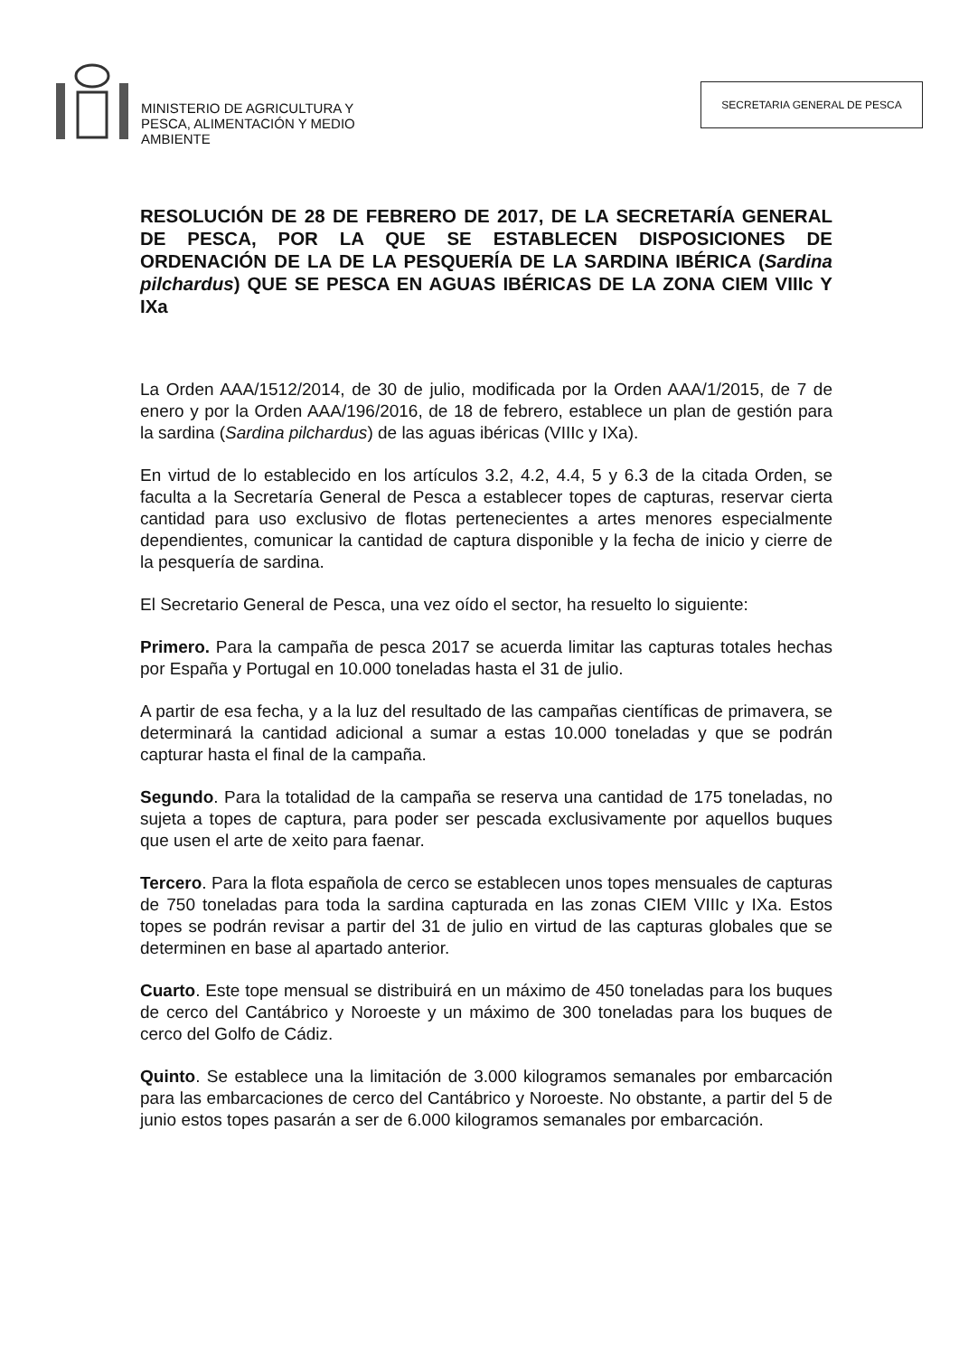MINISTERIO DE AGRICULTURA Y
PESCA, ALIMENTACIÓN Y MEDIO
AMBIENTE
SECRETARIA GENERAL DE PESCA
RESOLUCIÓN DE 28 DE FEBRERO DE 2017, DE LA SECRETARÍA GENERAL DE PESCA, POR LA QUE SE ESTABLECEN DISPOSICIONES DE ORDENACIÓN DE LA DE LA PESQUERÍA DE LA SARDINA IBÉRICA (Sardina pilchardus) QUE SE PESCA EN AGUAS IBÉRICAS DE LA ZONA CIEM VIIIc Y IXa
La Orden AAA/1512/2014, de 30 de julio, modificada por la Orden AAA/1/2015, de 7 de enero y por la Orden AAA/196/2016, de 18 de febrero, establece un plan de gestión para la sardina (Sardina pilchardus) de las aguas ibéricas (VIIIc y IXa).
En virtud de lo establecido en los artículos 3.2, 4.2, 4.4, 5 y 6.3 de la citada Orden, se faculta a la Secretaría General de Pesca a establecer topes de capturas, reservar cierta cantidad para uso exclusivo de flotas pertenecientes a artes menores especialmente dependientes, comunicar la cantidad de captura disponible y la fecha de inicio y cierre de la pesquería de sardina.
El Secretario General de Pesca, una vez oído el sector, ha resuelto lo siguiente:
Primero. Para la campaña de pesca 2017 se acuerda limitar las capturas totales hechas por España y Portugal en 10.000 toneladas hasta el 31 de julio.
A partir de esa fecha, y a la luz del resultado de las campañas científicas de primavera, se determinará la cantidad adicional a sumar a estas 10.000 toneladas y que se podrán capturar hasta el final de la campaña.
Segundo. Para la totalidad de la campaña se reserva una cantidad de 175 toneladas, no sujeta a topes de captura, para poder ser pescada exclusivamente por aquellos buques que usen el arte de xeito para faenar.
Tercero. Para la flota española de cerco se establecen unos topes mensuales de capturas de 750 toneladas para toda la sardina capturada en las zonas CIEM VIIIc y IXa. Estos topes se podrán revisar a partir del 31 de julio en virtud de las capturas globales que se determinen en base al apartado anterior.
Cuarto. Este tope mensual se distribuirá en un máximo de 450 toneladas para los buques de cerco del Cantábrico y Noroeste y un máximo de 300 toneladas para los buques de cerco del Golfo de Cádiz.
Quinto. Se establece una la limitación de 3.000 kilogramos semanales por embarcación para las embarcaciones de cerco del Cantábrico y Noroeste. No obstante, a partir del 5 de junio estos topes pasarán a ser de 6.000 kilogramos semanales por embarcación.